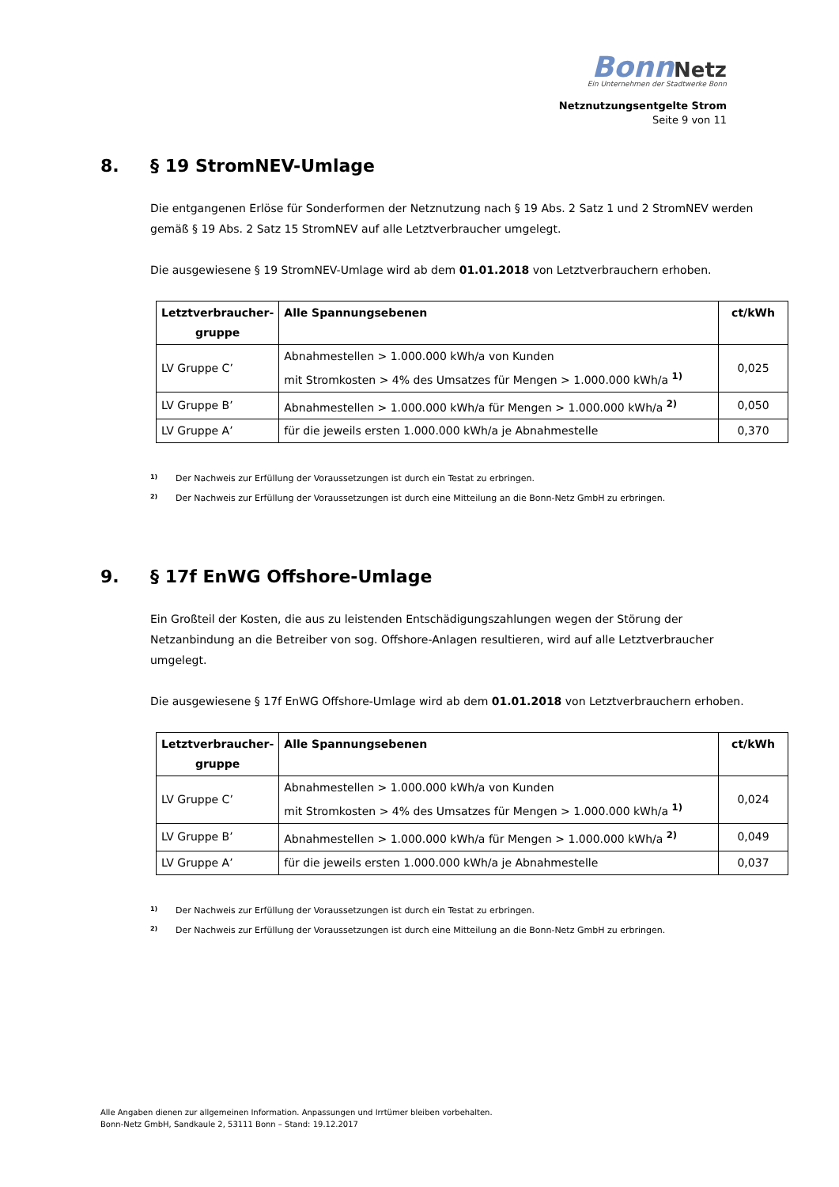Bonn Netz
Ein Unternehmen der Stadtwerke Bonn
Netznutzungsentgelte Strom
Seite 9 von 11
8. § 19 StromNEV-Umlage
Die entgangenen Erlöse für Sonderformen der Netznutzung nach § 19 Abs. 2 Satz 1 und 2 StromNEV werden gemäß § 19 Abs. 2 Satz 15 StromNEV auf alle Letztverbraucher umgelegt.
Die ausgewiesene § 19 StromNEV-Umlage wird ab dem 01.01.2018 von Letztverbrauchern erhoben.
| Letztverbraucher-gruppe | Alle Spannungsebenen | ct/kWh |
| --- | --- | --- |
| LV Gruppe C’ | Abnahmestellen > 1.000.000 kWh/a von Kunden mit Stromkosten > 4% des Umsatzes für Mengen > 1.000.000 kWh/a <sup>1)</sup> | 0,025 |
| LV Gruppe B’ | Abnahmestellen > 1.000.000 kWh/a für Mengen > 1.000.000 kWh/a <sup>2)</sup> | 0,050 |
| LV Gruppe A’ | für die jeweils ersten 1.000.000 kWh/a je Abnahmestelle | 0,370 |
<sup>1)</sup> Der Nachweis zur Erfüllung der Voraussetzungen ist durch ein Testat zu erbringen.
<sup>2)</sup> Der Nachweis zur Erfüllung der Voraussetzungen ist durch eine Mitteilung an die Bonn-Netz GmbH zu erbringen.
9. § 17f EnWG Offshore-Umlage
Ein Großteil der Kosten, die aus zu leistenden Entschädigungszahlungen wegen der Störung der Netzanbindung an die Betreiber von sog. Offshore-Anlagen resultieren, wird auf alle Letztverbraucher umgelegt.
Die ausgewiesene § 17f EnWG Offshore-Umlage wird ab dem 01.01.2018 von Letztverbrauchern erhoben.
| Letztverbraucher-gruppe | Alle Spannungsebenen | ct/kWh |
| --- | --- | --- |
| LV Gruppe C’ | Abnahmestellen > 1.000.000 kWh/a von Kunden mit Stromkosten > 4% des Umsatzes für Mengen > 1.000.000 kWh/a <sup>1)</sup> | 0,024 |
| LV Gruppe B’ | Abnahmestellen > 1.000.000 kWh/a für Mengen > 1.000.000 kWh/a <sup>2)</sup> | 0,049 |
| LV Gruppe A’ | für die jeweils ersten 1.000.000 kWh/a je Abnahmestelle | 0,037 |
<sup>1)</sup> Der Nachweis zur Erfüllung der Voraussetzungen ist durch ein Testat zu erbringen.
<sup>2)</sup> Der Nachweis zur Erfüllung der Voraussetzungen ist durch eine Mitteilung an die Bonn-Netz GmbH zu erbringen.
Alle Angaben dienen zur allgemeinen Information. Anpassungen und Irrtümer bleiben vorbehalten.
Bonn-Netz GmbH, Sandkaule 2, 53111 Bonn – Stand: 19.12.2017